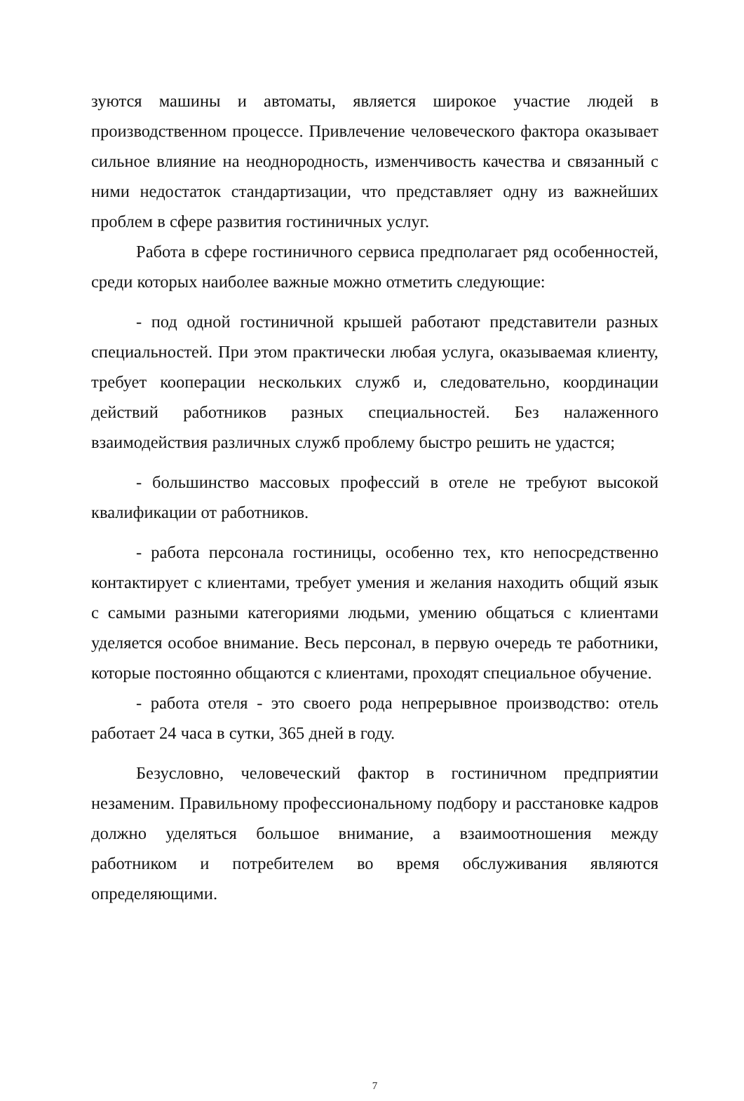зуются машины и автоматы, является широкое участие людей в производственном процессе. Привлечение человеческого фактора оказывает сильное влияние на неоднородность, изменчивость качества и связанный с ними недостаток стандартизации, что представляет одну из важнейших проблем в сфере развития гостиничных услуг.
Работа в сфере гостиничного сервиса предполагает ряд особенностей, среди которых наиболее важные можно отметить следующие:
- под одной гостиничной крышей работают представители разных специальностей. При этом практически любая услуга, оказываемая клиенту, требует кооперации нескольких служб и, следовательно, координации действий работников разных специальностей. Без налаженного взаимодействия различных служб проблему быстро решить не удастся;
- большинство массовых профессий в отеле не требуют высокой квалификации от работников.
- работа персонала гостиницы, особенно тех, кто непосредственно контактирует с клиентами, требует умения и желания находить общий язык с самыми разными категориями людьми, умению общаться с клиентами уделяется особое внимание. Весь персонал, в первую очередь те работники, которые постоянно общаются с клиентами, проходят специальное обучение.
- работа отеля - это своего рода непрерывное производство: отель работает 24 часа в сутки, 365 дней в году.
Безусловно, человеческий фактор в гостиничном предприятии незаменим. Правильному профессиональному подбору и расстановке кадров должно уделяться большое внимание, а взаимоотношения между работником и потребителем во время обслуживания являются определяющими.
7